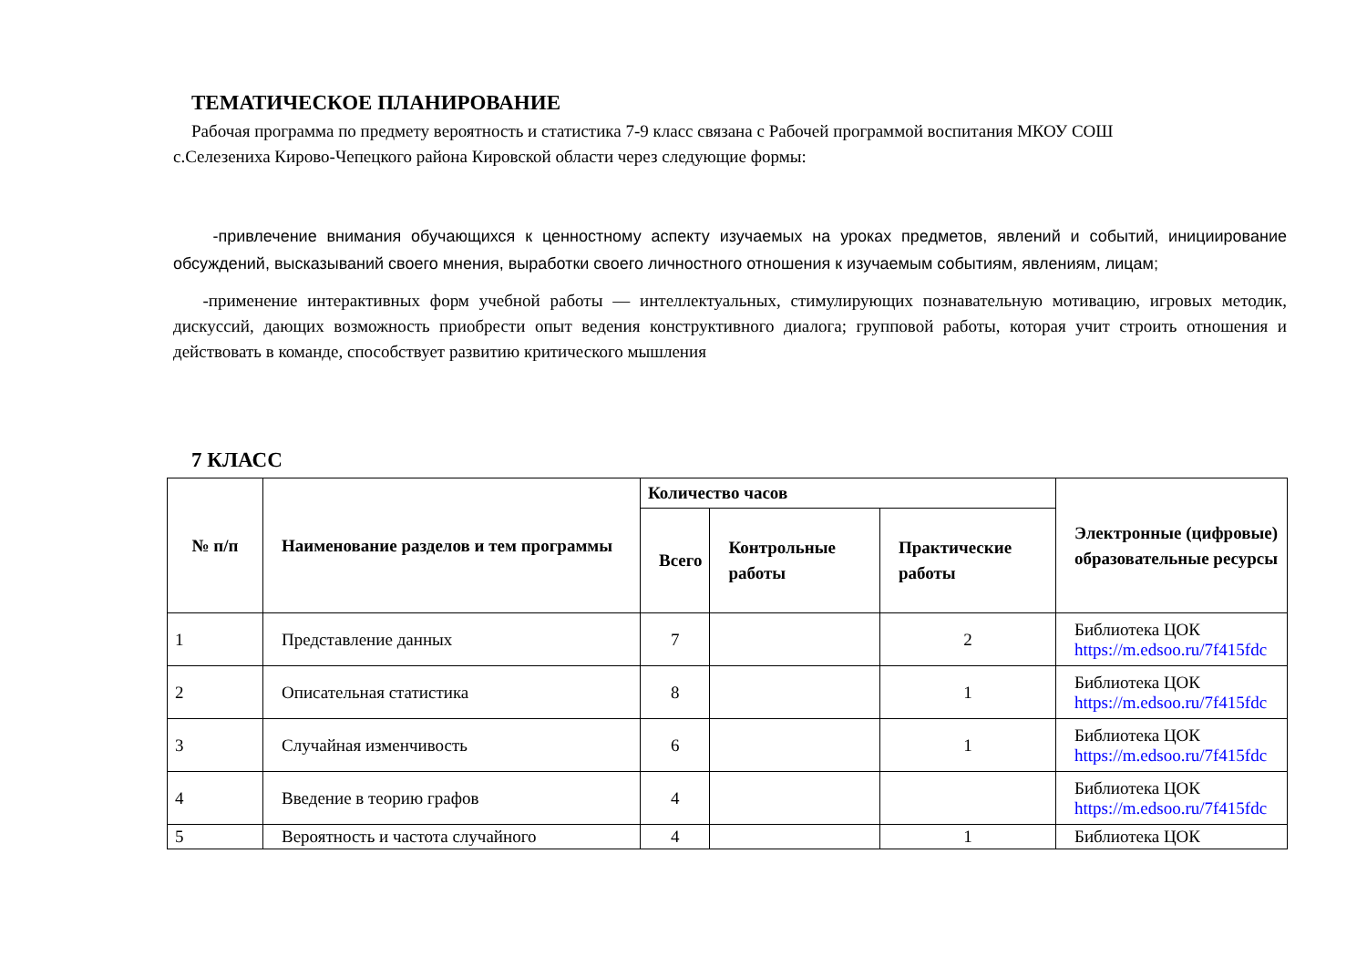ТЕМАТИЧЕСКОЕ ПЛАНИРОВАНИЕ
Рабочая программа по предмету вероятность и статистика 7-9 класс связана с Рабочей программой воспитания МКОУ СОШ
с.Селезениха Кирово-Чепецкого района Кировской области через следующие формы:
-привлечение внимания обучающихся к ценностному аспекту изучаемых на уроках предметов, явлений и событий, инициирование обсуждений, высказываний своего мнения, выработки своего личностного отношения к изучаемым событиям, явлениям, лицам;
-применение интерактивных форм учебной работы — интеллектуальных, стимулирующих познавательную мотивацию, игровых методик, дискуссий, дающих возможность приобрести опыт ведения конструктивного диалога; групповой работы, которая учит строить отношения и действовать в команде, способствует развитию критического мышления
7 КЛАСС
| № п/п | Наименование разделов и тем программы | Количество часов | | | Электронные (цифровые) образовательные ресурсы |
| --- | --- | --- | --- | --- | --- |
| | | Всего | Контрольные работы | Практические работы | |
| 1 | Представление данных | 7 | | 2 | Библиотека ЦОК https://m.edsoo.ru/7f415fdc |
| 2 | Описательная статистика | 8 | | 1 | Библиотека ЦОК https://m.edsoo.ru/7f415fdc |
| 3 | Случайная изменчивость | 6 | | 1 | Библиотека ЦОК https://m.edsoo.ru/7f415fdc |
| 4 | Введение в теорию графов | 4 | | | Библиотека ЦОК https://m.edsoo.ru/7f415fdc |
| 5 | Вероятность и частота случайного | 4 | | 1 | Библиотека ЦОК |